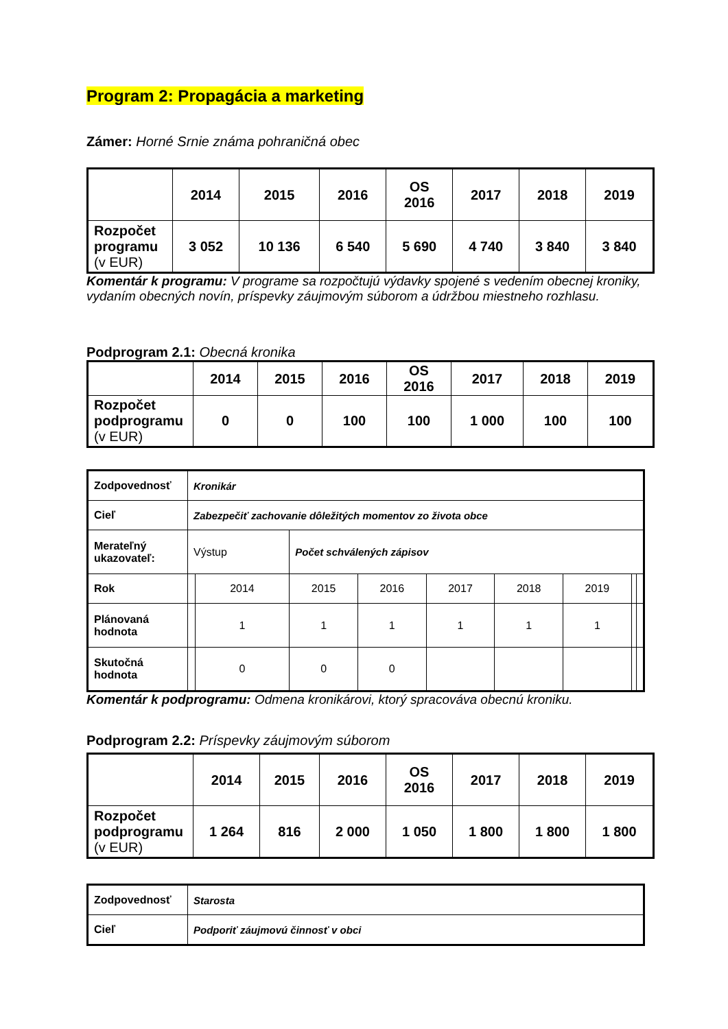Program 2: Propagácia a marketing
Zámer: Horné Srnie známa pohraničná obec
| | 2014 | 2015 | 2016 | OS 2016 | 2017 | 2018 | 2019 |
| Rozpočet programu (v EUR) | 3 052 | 10 136 | 6 540 | 5 690 | 4 740 | 3 840 | 3 840 |
Komentár k programu: V programe sa rozpočtujú výdavky spojené s vedením obecnej kroniky, vydaním obecných novín, príspevky záujmovým súborom a údržbou miestneho rozhlasu.
Podprogram 2.1: Obecná kronika
| | 2014 | 2015 | 2016 | OS 2016 | 2017 | 2018 | 2019 |
| Rozpočet podprogramu (v EUR) | 0 | 0 | 100 | 100 | 1 000 | 100 | 100 |
| Zodpovednosť | Kronikár | | | | | | | | |
| Cieľ | Zabezpečiť zachovanie dôležitých momentov zo života obce | | | | | | | | |
| Merateľný ukazovateľ: | Výstup | | Počet schválených zápisov | | | | | | |
| Rok | | 2014 | 2015 | 2016 | 2017 | 2018 | 2019 | | |
| Plánovaná hodnota | | 1 | 1 | 1 | 1 | 1 | 1 | | |
| Skutočná hodnota | | 0 | 0 | 0 | | | | | |
Komentár k podprogramu: Odmena kronikárovi, ktorý spracováva obecnú kroniku.
Podprogram 2.2: Príspevky záujmovým súborom
| | 2014 | 2015 | 2016 | OS 2016 | 2017 | 2018 | 2019 |
| Rozpočet podprogramu (v EUR) | 1 264 | 816 | 2 000 | 1 050 | 1 800 | 1 800 | 1 800 |
| Zodpovednosť | Starosta |
| Cieľ | Podporiť záujmovú činnosť v obci |